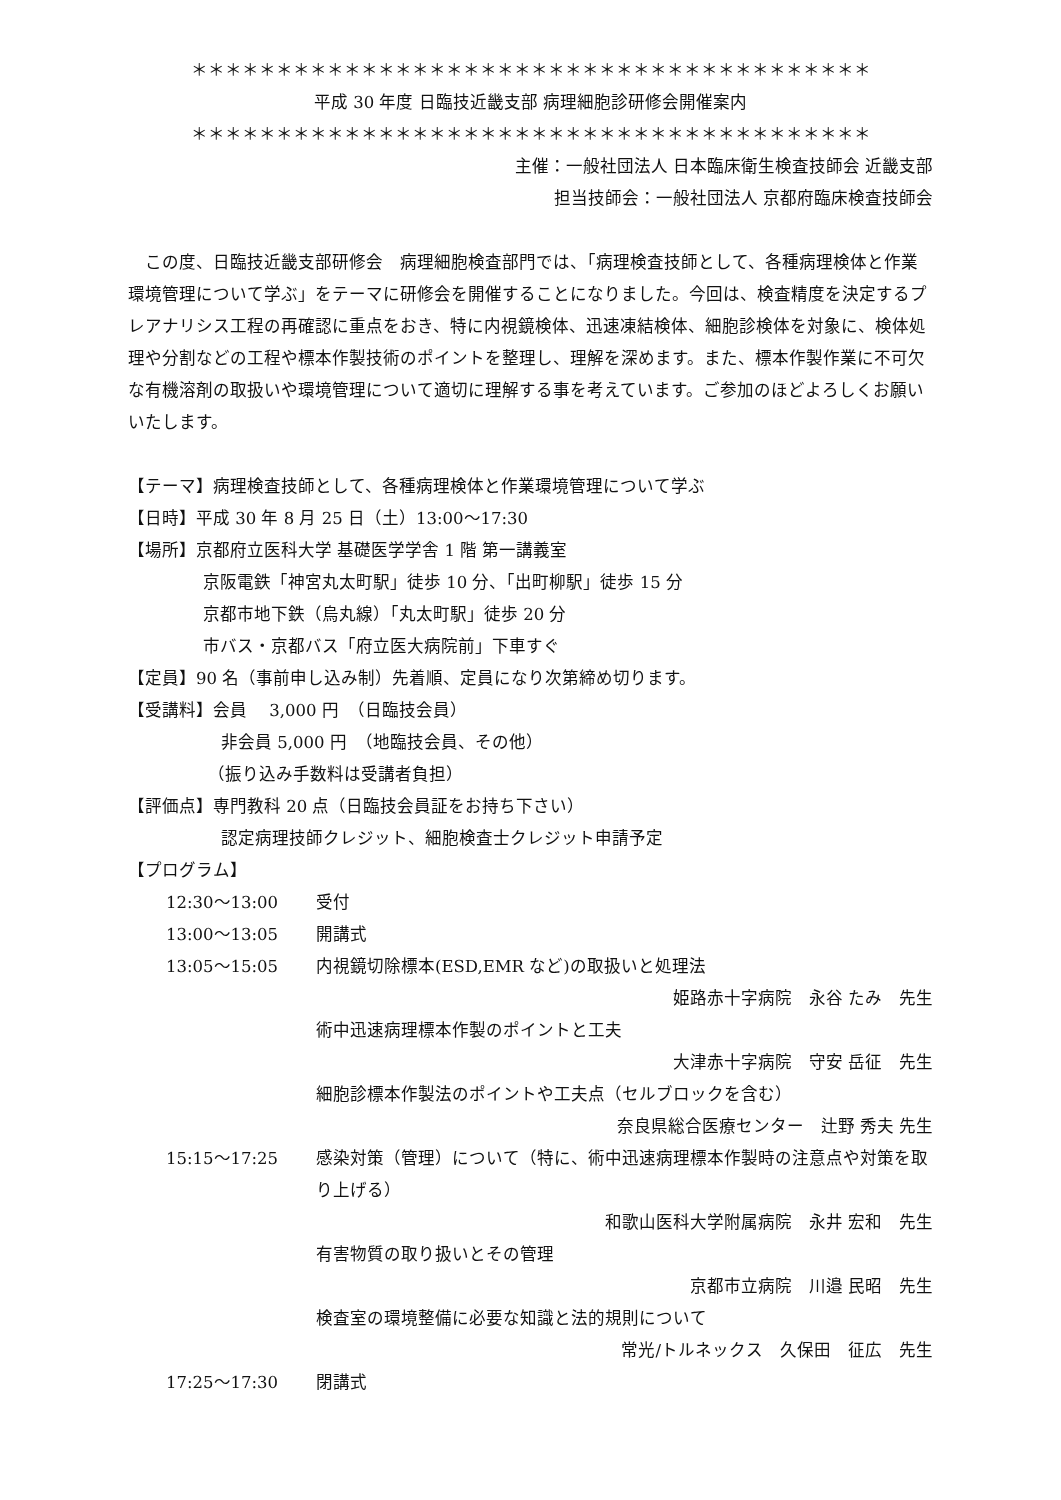＊＊＊＊＊＊＊＊＊＊＊＊＊＊＊＊＊＊＊＊＊＊＊＊＊＊＊＊＊＊＊＊＊＊＊＊＊＊＊＊
平成 30 年度 日臨技近畿支部 病理細胞診研修会開催案内
＊＊＊＊＊＊＊＊＊＊＊＊＊＊＊＊＊＊＊＊＊＊＊＊＊＊＊＊＊＊＊＊＊＊＊＊＊＊＊＊
主催：一般社団法人 日本臨床衛生検査技師会 近畿支部
担当技師会：一般社団法人 京都府臨床検査技師会
この度、日臨技近畿支部研修会　病理細胞検査部門では、「病理検査技師として、各種病理検体と作業環境管理について学ぶ」をテーマに研修会を開催することになりました。今回は、検査精度を決定するプレアナリシス工程の再確認に重点をおき、特に内視鏡検体、迅速凍結検体、細胞診検体を対象に、検体処理や分割などの工程や標本作製技術のポイントを整理し、理解を深めます。また、標本作製作業に不可欠な有機溶剤の取扱いや環境管理について適切に理解する事を考えています。ご参加のほどよろしくお願いいたします。
【テーマ】病理検査技師として、各種病理検体と作業環境管理について学ぶ
【日時】平成 30 年 8 月 25 日（土）13:00～17:30
【場所】京都府立医科大学 基礎医学学舎 1 階 第一講義室
京阪電鉄「神宮丸太町駅」徒歩 10 分、「出町柳駅」徒歩 15 分
京都市地下鉄（烏丸線）「丸太町駅」徒歩 20 分
市バス・京都バス「府立医大病院前」下車すぐ
【定員】90 名（事前申し込み制）先着順、定員になり次第締め切ります。
【受講料】会員　 3,000 円　（日臨技会員）
非会員 5,000 円　（地臨技会員、その他）
（振り込み手数料は受講者負担）
【評価点】専門教科 20 点（日臨技会員証をお持ち下さい）
認定病理技師クレジット、細胞検査士クレジット申請予定
【プログラム】
12:30～13:00 受付
13:00～13:05 開講式
13:05～15:05 内視鏡切除標本(ESD,EMR など)の取扱いと処理法
姫路赤十字病院　永谷 たみ　先生
術中迅速病理標本作製のポイントと工夫
大津赤十字病院　守安 岳征　先生
細胞診標本作製法のポイントや工夫点（セルブロックを含む）
奈良県総合医療センター　辻野 秀夫 先生
15:15～17:25 感染対策（管理）について（特に、術中迅速病理標本作製時の注意点や対策を取り上げる）
和歌山医科大学附属病院　永井 宏和　先生
有害物質の取り扱いとその管理
京都市立病院　川邉 民昭　先生
検査室の環境整備に必要な知識と法的規則について
常光/トルネックス　久保田　征広　先生
17:25～17:30 閉講式